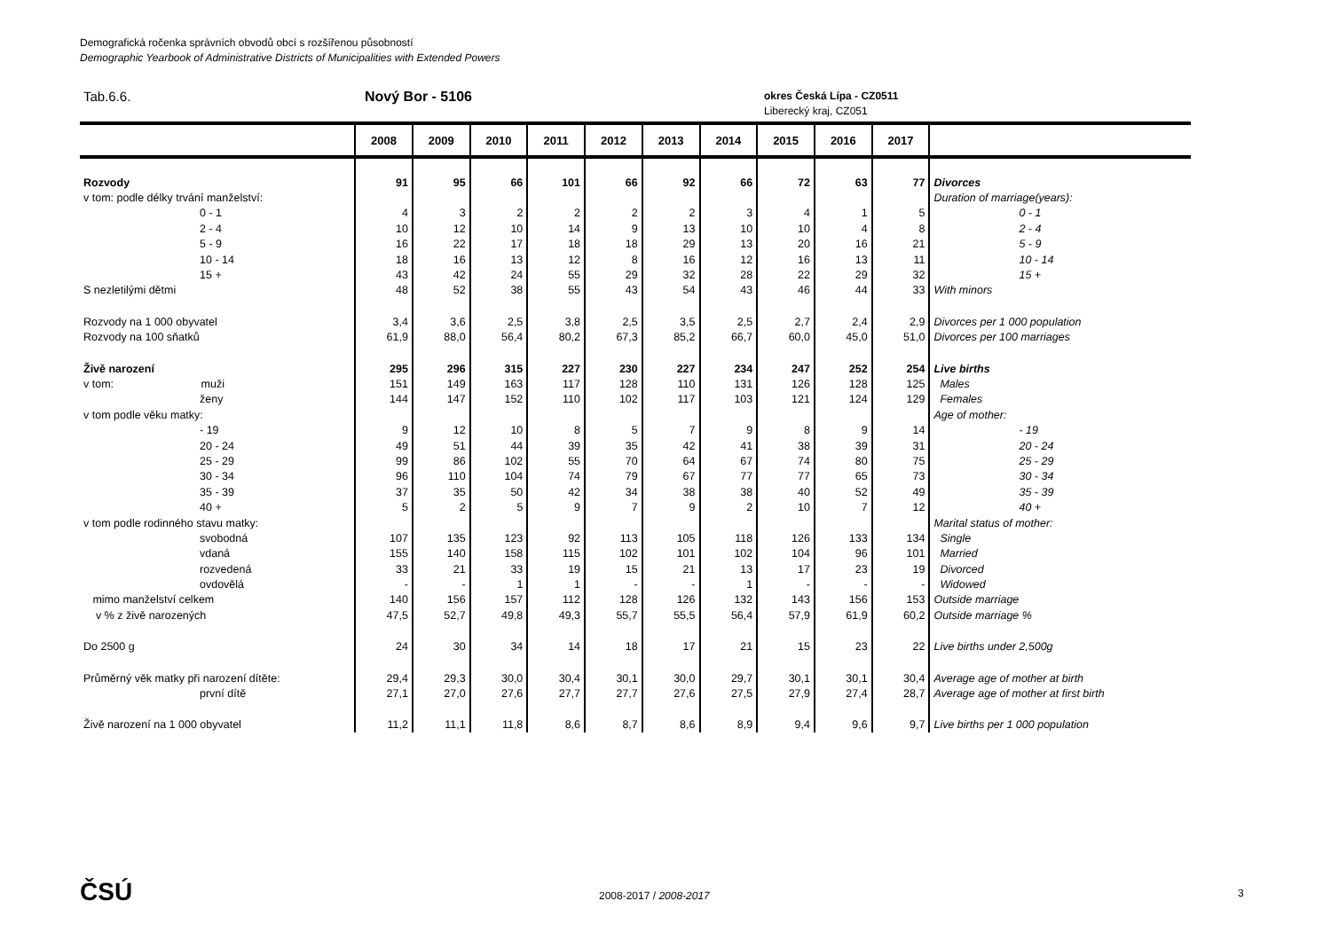Demografická ročenka správních obvodů obcí s rozšířenou působností
Demographic Yearbook of Administrative Districts of Municipalities with Extended Powers
Tab.6.6. Nový Bor - 5106
okres Česká Lípa - CZ0511
Liberecký kraj, CZ051
| | 2008 | 2009 | 2010 | 2011 | 2012 | 2013 | 2014 | 2015 | 2016 | 2017 | |
| --- | --- | --- | --- | --- | --- | --- | --- | --- | --- | --- | --- |
| Rozvody | 91 | 95 | 66 | 101 | 66 | 92 | 66 | 72 | 63 | 77 | Divorces |
| v tom: podle délky trvání manželství: | | | | | | | | | | | Duration of marriage(years): |
| 0 - 1 | 4 | 3 | 2 | 2 | 2 | 2 | 3 | 4 | 1 | 5 | 0 - 1 |
| 2 - 4 | 10 | 12 | 10 | 14 | 9 | 13 | 10 | 10 | 4 | 8 | 2 - 4 |
| 5 - 9 | 16 | 22 | 17 | 18 | 18 | 29 | 13 | 20 | 16 | 21 | 5 - 9 |
| 10 - 14 | 18 | 16 | 13 | 12 | 8 | 16 | 12 | 16 | 13 | 11 | 10 - 14 |
| 15 + | 43 | 42 | 24 | 55 | 29 | 32 | 28 | 22 | 29 | 32 | 15 + |
| S nezletilými dětmi | 48 | 52 | 38 | 55 | 43 | 54 | 43 | 46 | 44 | 33 | With minors |
| Rozvody na 1 000 obyvatel | 3,4 | 3,6 | 2,5 | 3,8 | 2,5 | 3,5 | 2,5 | 2,7 | 2,4 | 2,9 | Divorces per 1 000 population |
| Rozvody na 100 sňatků | 61,9 | 88,0 | 56,4 | 80,2 | 67,3 | 85,2 | 66,7 | 60,0 | 45,0 | 51,0 | Divorces per 100 marriages |
| Živě narození | 295 | 296 | 315 | 227 | 230 | 227 | 234 | 247 | 252 | 254 | Live births |
| v tom: muži | 151 | 149 | 163 | 117 | 128 | 110 | 131 | 126 | 128 | 125 | Males |
| ženy | 144 | 147 | 152 | 110 | 102 | 117 | 103 | 121 | 124 | 129 | Females |
| v tom podle věku matky: | | | | | | | | | | | Age of mother: |
| - 19 | 9 | 12 | 10 | 8 | 5 | 7 | 9 | 8 | 9 | 14 | - 19 |
| 20 - 24 | 49 | 51 | 44 | 39 | 35 | 42 | 41 | 38 | 39 | 31 | 20 - 24 |
| 25 - 29 | 99 | 86 | 102 | 55 | 70 | 64 | 67 | 74 | 80 | 75 | 25 - 29 |
| 30 - 34 | 96 | 110 | 104 | 74 | 79 | 67 | 77 | 77 | 65 | 73 | 30 - 34 |
| 35 - 39 | 37 | 35 | 50 | 42 | 34 | 38 | 38 | 40 | 52 | 49 | 35 - 39 |
| 40 + | 5 | 2 | 5 | 9 | 7 | 9 | 2 | 10 | 7 | 12 | 40 + |
| v tom podle rodinného stavu matky: | | | | | | | | | | | Marital status of mother: |
| svobodná | 107 | 135 | 123 | 92 | 113 | 105 | 118 | 126 | 133 | 134 | Single |
| vdaná | 155 | 140 | 158 | 115 | 102 | 101 | 102 | 104 | 96 | 101 | Married |
| rozvedená | 33 | 21 | 33 | 19 | 15 | 21 | 13 | 17 | 23 | 19 | Divorced |
| ovdovělá | - | - | 1 | 1 | - | - | 1 | - | - | - | Widowed |
| mimo manželství celkem | 140 | 156 | 157 | 112 | 128 | 126 | 132 | 143 | 156 | 153 | Outside marriage |
| v % z živě narozených | 47,5 | 52,7 | 49,8 | 49,3 | 55,7 | 55,5 | 56,4 | 57,9 | 61,9 | 60,2 | Outside marriage % |
| Do 2500 g | 24 | 30 | 34 | 14 | 18 | 17 | 21 | 15 | 23 | 22 | Live births under 2,500g |
| Průměrný věk matky při narození dítěte: | 29,4 | 29,3 | 30,0 | 30,4 | 30,1 | 30,0 | 29,7 | 30,1 | 30,1 | 30,4 | Average age of mother at birth |
| první dítě | 27,1 | 27,0 | 27,6 | 27,7 | 27,7 | 27,6 | 27,5 | 27,9 | 27,4 | 28,7 | Average age of mother at first birth |
| Živě narození na 1 000 obyvatel | 11,2 | 11,1 | 11,8 | 8,6 | 8,7 | 8,6 | 8,9 | 9,4 | 9,6 | 9,7 | Live births per 1 000 population |
ČSÚ 2008-2017 / 2008-2017 3